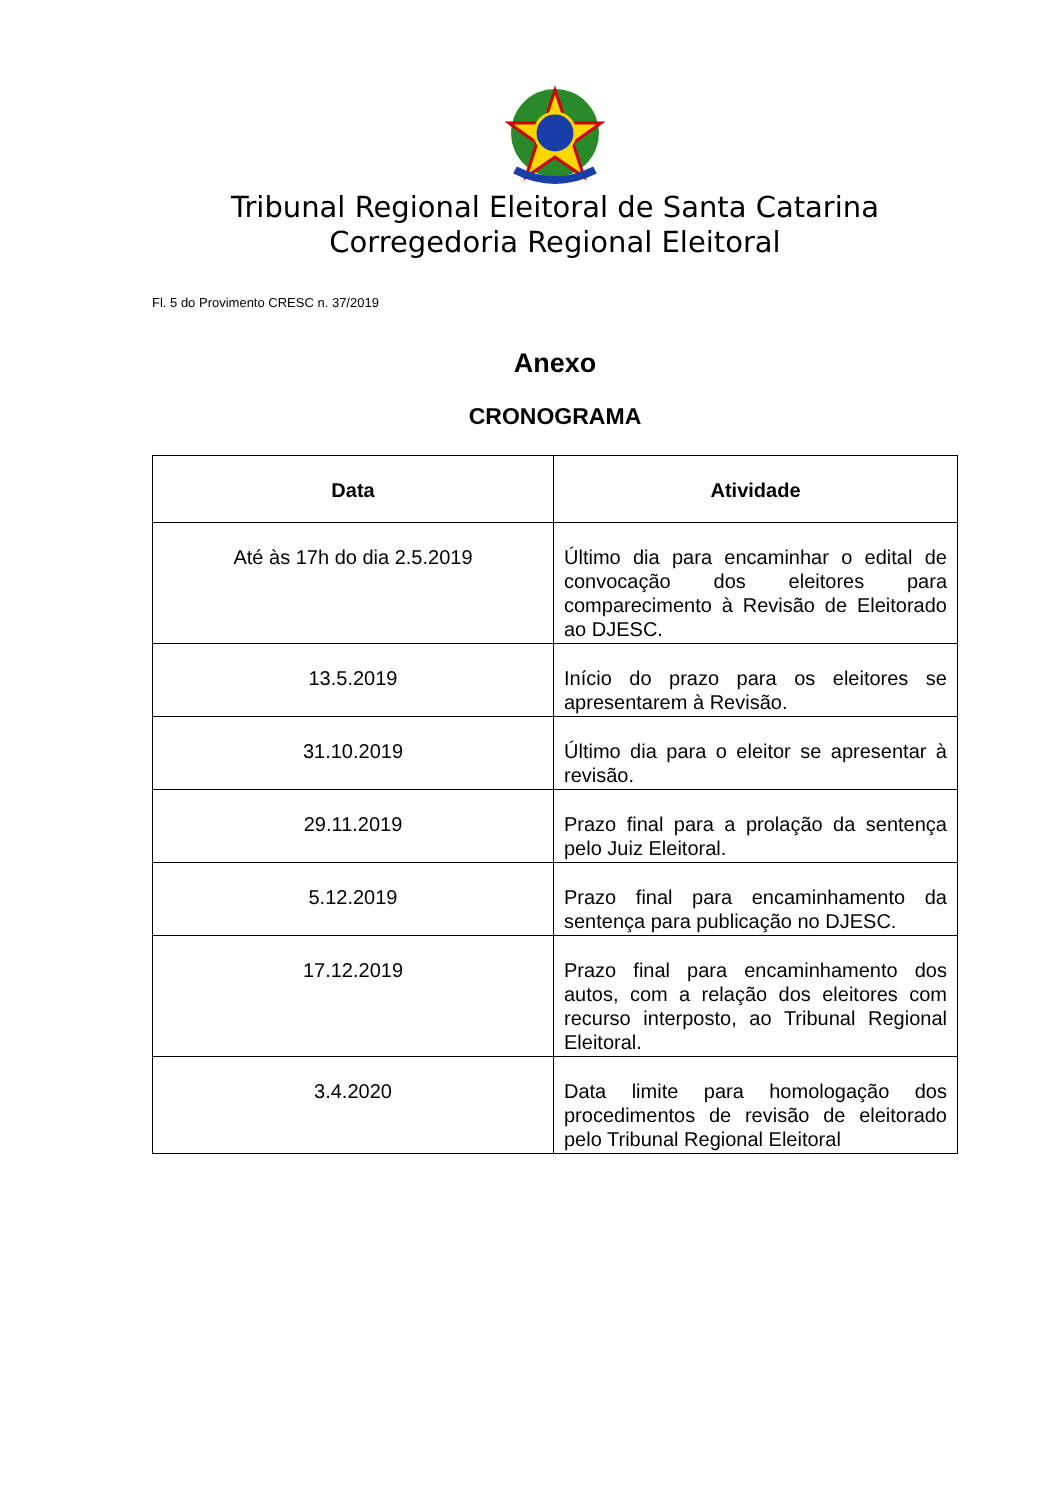Tribunal Regional Eleitoral de Santa Catarina
Corregedoria Regional Eleitoral
Fl. 5 do Provimento CRESC n. 37/2019
Anexo
CRONOGRAMA
| Data | Atividade |
| --- | --- |
| Até às 17h do dia 2.5.2019 | Último dia para encaminhar o edital de convocação dos eleitores para comparecimento à Revisão de Eleitorado ao DJESC. |
| 13.5.2019 | Início do prazo para os eleitores se apresentarem à Revisão. |
| 31.10.2019 | Último dia para o eleitor se apresentar à revisão. |
| 29.11.2019 | Prazo final para a prolação da sentença pelo Juiz Eleitoral. |
| 5.12.2019 | Prazo final para encaminhamento da sentença para publicação no DJESC. |
| 17.12.2019 | Prazo final para encaminhamento dos autos, com a relação dos eleitores com recurso interposto, ao Tribunal Regional Eleitoral. |
| 3.4.2020 | Data limite para homologação dos procedimentos de revisão de eleitorado pelo Tribunal Regional Eleitoral |